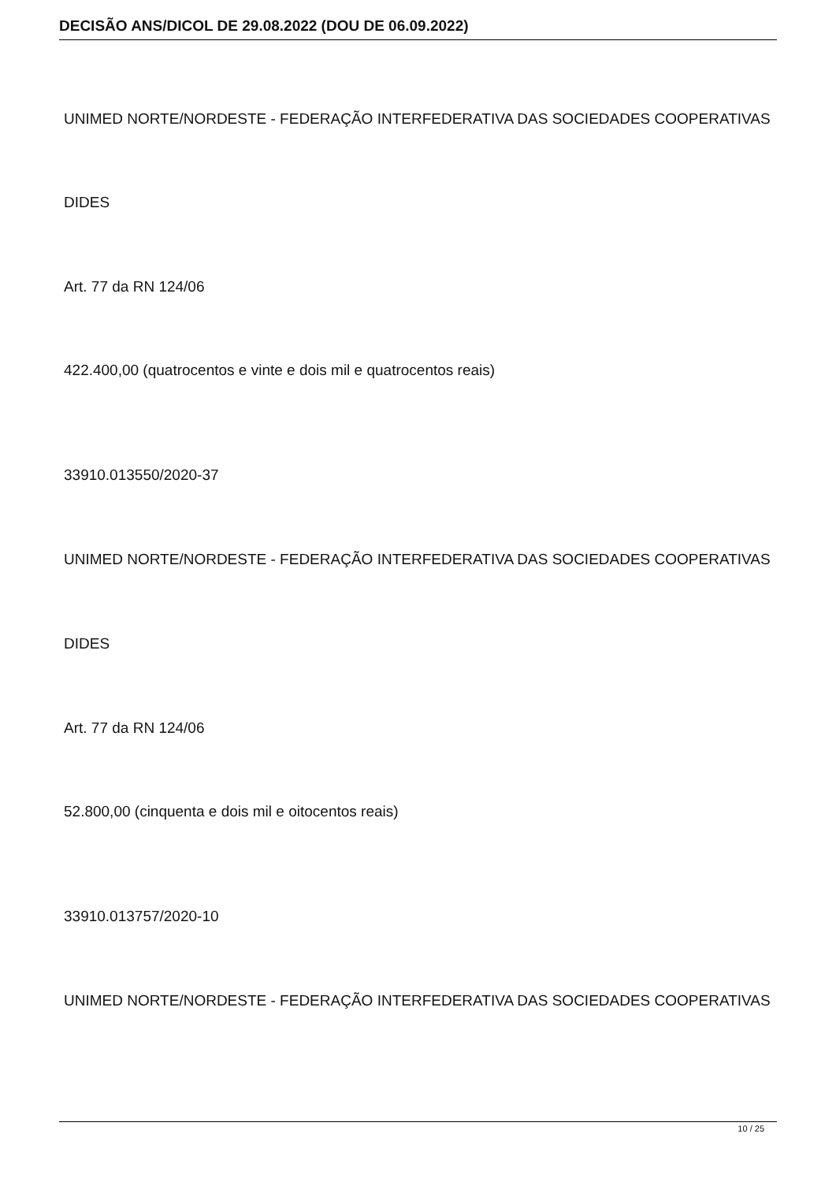DECISÃO ANS/DICOL DE 29.08.2022 (DOU DE 06.09.2022)
UNIMED NORTE/NORDESTE - FEDERAÇÃO INTERFEDERATIVA DAS SOCIEDADES COOPERATIVAS
DIDES
Art. 77 da RN 124/06
422.400,00 (quatrocentos e vinte e dois mil e quatrocentos reais)
33910.013550/2020-37
UNIMED NORTE/NORDESTE - FEDERAÇÃO INTERFEDERATIVA DAS SOCIEDADES COOPERATIVAS
DIDES
Art. 77 da RN 124/06
52.800,00 (cinquenta e dois mil e oitocentos reais)
33910.013757/2020-10
UNIMED NORTE/NORDESTE - FEDERAÇÃO INTERFEDERATIVA DAS SOCIEDADES COOPERATIVAS
10 / 25